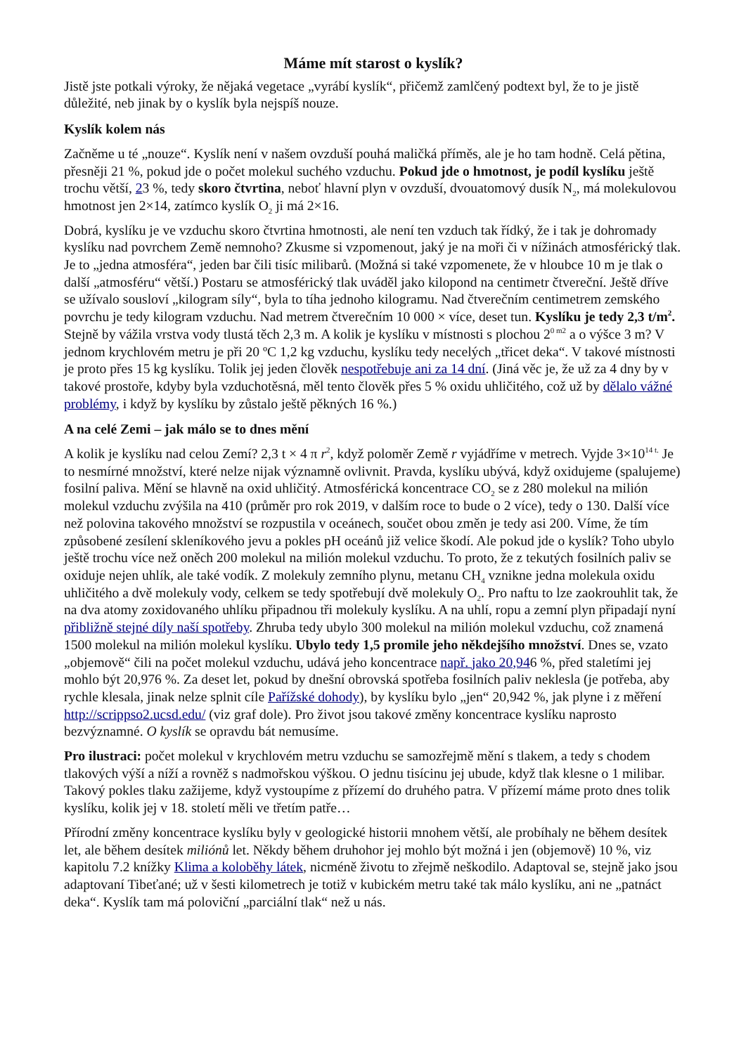Máme mít starost o kyslík?
Jistě jste potkali výroky, že nějaká vegetace „vyrábí kyslík“, přičemž zamlčený podtext byl, že to je jistě důležité, neb jinak by o kyslík byla nejspíš nouze.
Kyslík kolem nás
Začněme u té „nouze“. Kyslík není v našem ovzduší pouhá maličká příměs, ale je ho tam hodně. Celá pětina, přesněji 21 %, pokud jde o počet molekul suchého vzduchu. Pokud jde o hmotnost, je podíl kyslíku ještě trochu větší, 23 %, tedy skoro čtvrtina, neboť hlavní plyn v ovzduší, dvouatomový dusík N<sub>2</sub>, má molekulovou hmotnost jen 2×14, zatímco kyslík O<sub>2</sub> ji má 2×16.
Dobrá, kyslíku je ve vzduchu skoro čtvrtina hmotnosti, ale není ten vzduch tak řídký, že i tak je dohromady kyslíku nad povrchem Země nemnoho? Zkusme si vzpomenout, jaký je na moři či v nížinách atmosférický tlak. Je to „jedna atmosféra“, jeden bar čili tisíc milibarů. (Možná si také vzpomenete, že v hloubce 10 m je tlak o další „atmosféru“ větší.) Postaru se atmosférický tlak uváděl jako kilopond na centimetr čtvereční. Ještě dříve se užívalo sousloví „kilogram síly“, byla to tíha jednoho kilogramu. Nad čtverečním centimetrem zemského povrchu je tedy kilogram vzduchu. Nad metrem čtverečním 10 000 × více, deset tun. Kyslíku je tedy 2,3 t/m<sup>2</sup>. Stejně by vážila vrstva vody tlustá těch 2,3 m. A kolik je kyslíku v místnosti s plochou 2<sup>0 m2</sup> a o výšce 3 m? V jednom krychlovém metru je při 20 ºC 1,2 kg vzduchu, kyslíku tedy necelých „třicet deka“. V takové místnosti je proto přes 15 kg kyslíku. Tolik jej jeden člověk nespotřebuje ani za 14 dní. (Jiná věc je, že už za 4 dny by v takové prostoře, kdyby byla vzduchotěsná, měl tento člověk přes 5 % oxidu uhličitého, což už by dělalo vážné problémy, i když by kyslíku by zůstalo ještě pěkných 16 %.)
A na celé Zemi – jak málo se to dnes mění
A kolik je kyslíku nad celou Zemí? 2,3 t × 4 π r<sup>2</sup>, když poloměr Země r vyjádříme v metrech. Vyjde 3×10<sup>14 t.</sup> Je to nesmírné množství, které nelze nijak významně ovlivnit. Pravda, kyslíku ubývá, když oxidujeme (spalujeme) fosilní paliva. Mění se hlavně na oxid uhličitý. Atmosférická koncentrace CO<sub>2</sub> se z 280 molekul na milión molekul vzduchu zvýšila na 410 (průměr pro rok 2019, v dalším roce to bude o 2 více), tedy o 130. Další více než polovina takového množství se rozpustila v oceánech, součet obou změn je tedy asi 200. Víme, že tím způsobené zesílení skleníkového jevu a pokles pH oceánů již velice škodí. Ale pokud jde o kyslík? Toho ubylo ještě trochu více než oněch 200 molekul na milión molekul vzduchu. To proto, že z tekutých fosilních paliv se oxiduje nejen uhlík, ale také vodík. Z molekuly zemního plynu, metanu CH<sub>4</sub> vznikne jedna molekula oxidu uhličitého a dvě molekuly vody, celkem se tedy spotřebují dvě molekuly O<sub>2</sub>. Pro naftu to lze zaokrouhlit tak, že na dva atomy zoxidovaného uhlíku připadnou tři molekuly kyslíku. A na uhlí, ropu a zemní plyn připadají nyní přibližně stejné díly naší spotřeby. Zhruba tedy ubylo 300 molekul na milión molekul vzduchu, což znamená 1500 molekul na milión molekul kyslíku. Ubylo tedy 1,5 promile jeho někdejšího množství. Dnes se, vzato „objemově“ čili na počet molekul vzduchu, udává jeho koncentrace např. jako 20,946 %, před staletími jej mohlo být 20,976 %. Za deset let, pokud by dnešní obrovská spotřeba fosilních paliv neklesla (je potřeba, aby rychle klesala, jinak nelze splnit cíle Pařížské dohody), by kyslíku bylo „jen“ 20,942 %, jak plyne i z měření http://scrippso2.ucsd.edu/ (viz graf dole). Pro život jsou takové změny koncentrace kyslíku naprosto bezvýznamné. O kyslík se opravdu bát nemusíme.
Pro ilustraci: počet molekul v krychlovém metru vzduchu se samozřejmě mění s tlakem, a tedy s chodem tlakových výší a níží a rovněž s nadmořskou výškou. O jednu tisícinu jej ubude, když tlak klesne o 1 milibar. Takový pokles tlaku zažijeme, když vystoupíme z přízemí do druhého patra. V přízemí máme proto dnes tolik kyslíku, kolik jej v 18. století měli ve třetím patře…
Přírodní změny koncentrace kyslíku byly v geologické historii mnohem větší, ale probíhaly ne během desítek let, ale během desítek miliónů let. Někdy během druhohor jej mohlo být možná i jen (objemově) 10 %, viz kapitolu 7.2 knížky Klima a koloběhy látek, nicméně životu to zřejmě neškodilo. Adaptoval se, stejně jako jsou adaptovaní Tibeťané; už v šesti kilometrech je totiž v kubickém metru také tak málo kyslíku, ani ne „patnáct deka“. Kyslík tam má poloviční „parciální tlak“ než u nás.